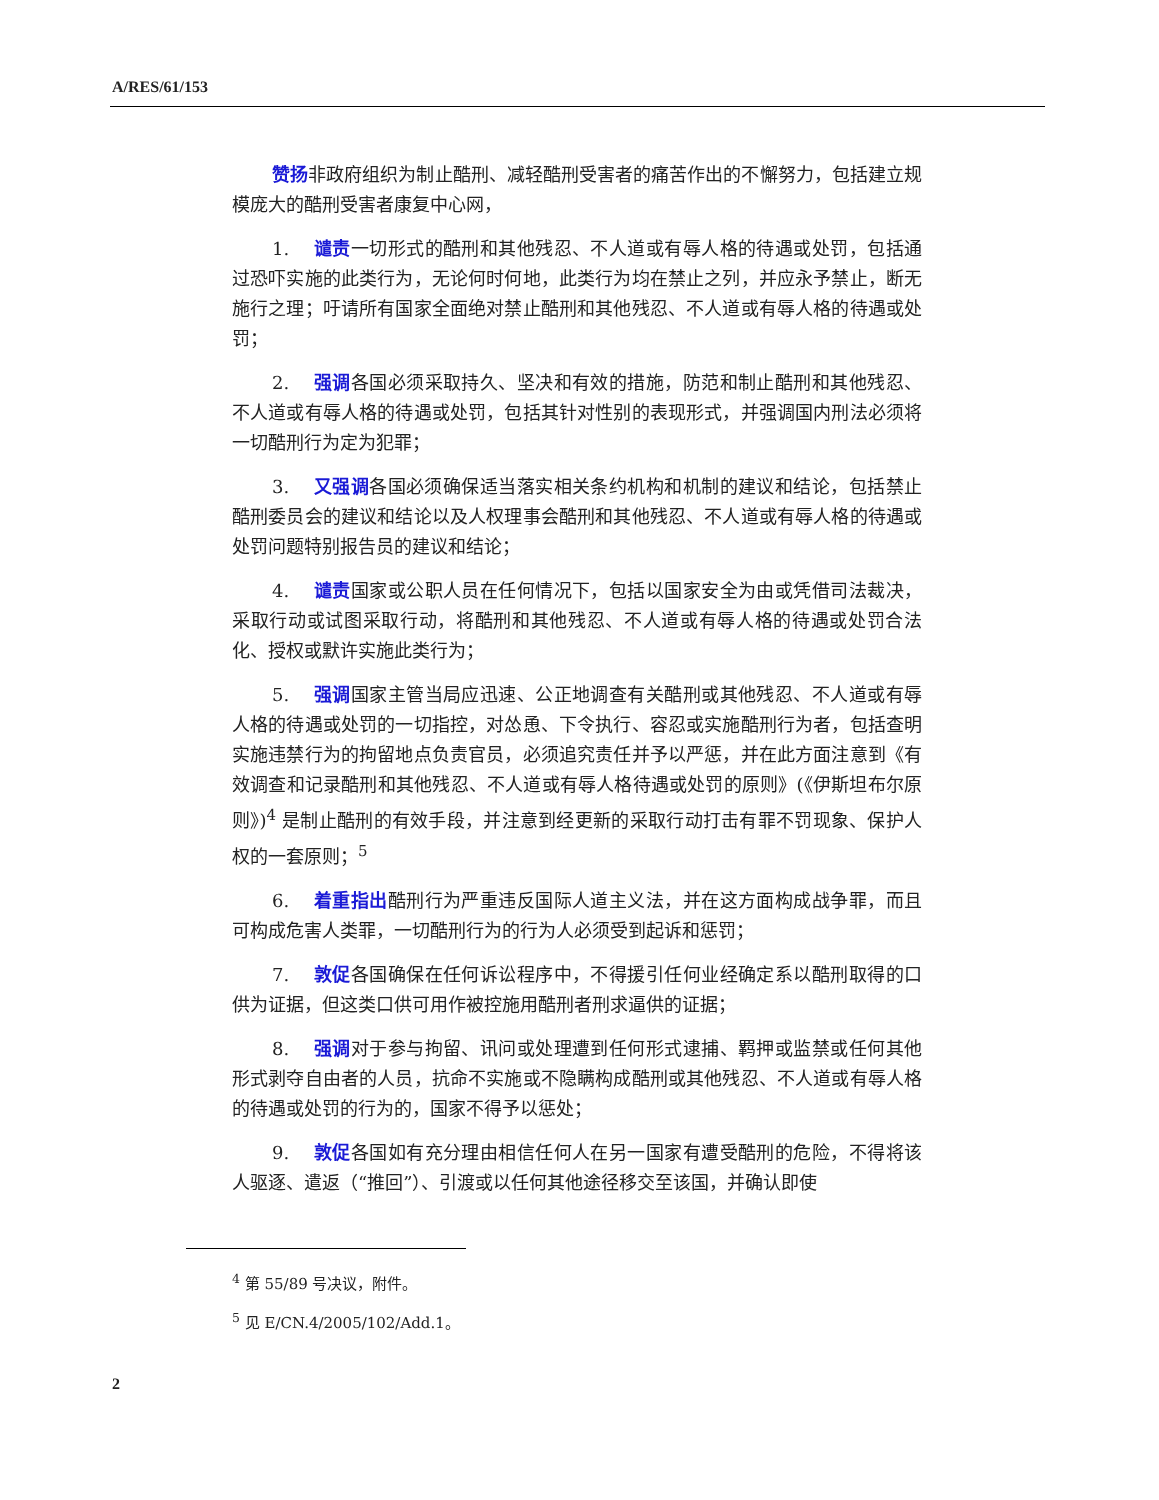A/RES/61/153
赞扬非政府组织为制止酷刑、减轻酷刑受害者的痛苦作出的不懈努力，包括建立规模庞大的酷刑受害者康复中心网，
1. 谴责一切形式的酷刑和其他残忍、不人道或有辱人格的待遇或处罚，包括通过恐吓实施的此类行为，无论何时何地，此类行为均在禁止之列，并应永予禁止，断无施行之理；吁请所有国家全面绝对禁止酷刑和其他残忍、不人道或有辱人格的待遇或处罚；
2. 强调各国必须采取持久、坚决和有效的措施，防范和制止酷刑和其他残忍、不人道或有辱人格的待遇或处罚，包括其针对性别的表现形式，并强调国内刑法必须将一切酷刑行为定为犯罪；
3. 又强调各国必须确保适当落实相关条约机构和机制的建议和结论，包括禁止酷刑委员会的建议和结论以及人权理事会酷刑和其他残忍、不人道或有辱人格的待遇或处罚问题特别报告员的建议和结论；
4. 谴责国家或公职人员在任何情况下，包括以国家安全为由或凭借司法裁决，采取行动或试图采取行动，将酷刑和其他残忍、不人道或有辱人格的待遇或处罚合法化、授权或默许实施此类行为；
5. 强调国家主管当局应迅速、公正地调查有关酷刑或其他残忍、不人道或有辱人格的待遇或处罚的一切指控，对怂恿、下令执行、容忍或实施酷刑行为者，包括查明实施违禁行为的拘留地点负责官员，必须追究责任并予以严惩，并在此方面注意到《有效调查和记录酷刑和其他残忍、不人道或有辱人格待遇或处罚的原则》(《伊斯坦布尔原则》)<sup>4</sup> 是制止酷刑的有效手段，并注意到经更新的采取行动打击有罪不罚现象、保护人权的一套原则；<sup>5</sup>
6. 着重指出酷刑行为严重违反国际人道主义法，并在这方面构成战争罪，而且可构成危害人类罪，一切酷刑行为的行为人必须受到起诉和惩罚；
7. 敦促各国确保在任何诉讼程序中，不得援引任何业经确定系以酷刑取得的口供为证据，但这类口供可用作被控施用酷刑者刑求逼供的证据；
8. 强调对于参与拘留、讯问或处理遭到任何形式逮捕、羁押或监禁或任何其他形式剥夺自由者的人员，抗命不实施或不隐瞒构成酷刑或其他残忍、不人道或有辱人格的待遇或处罚的行为的，国家不得予以惩处；
9. 敦促各国如有充分理由相信任何人在另一国家有遭受酷刑的危险，不得将该人驱逐、遣返（“推回”）、引渡或以任何其他途径移交至该国，并确认即使
<sup>4</sup> 第 55/89 号决议，附件。
<sup>5</sup> 见 E/CN.4/2005/102/Add.1。
2